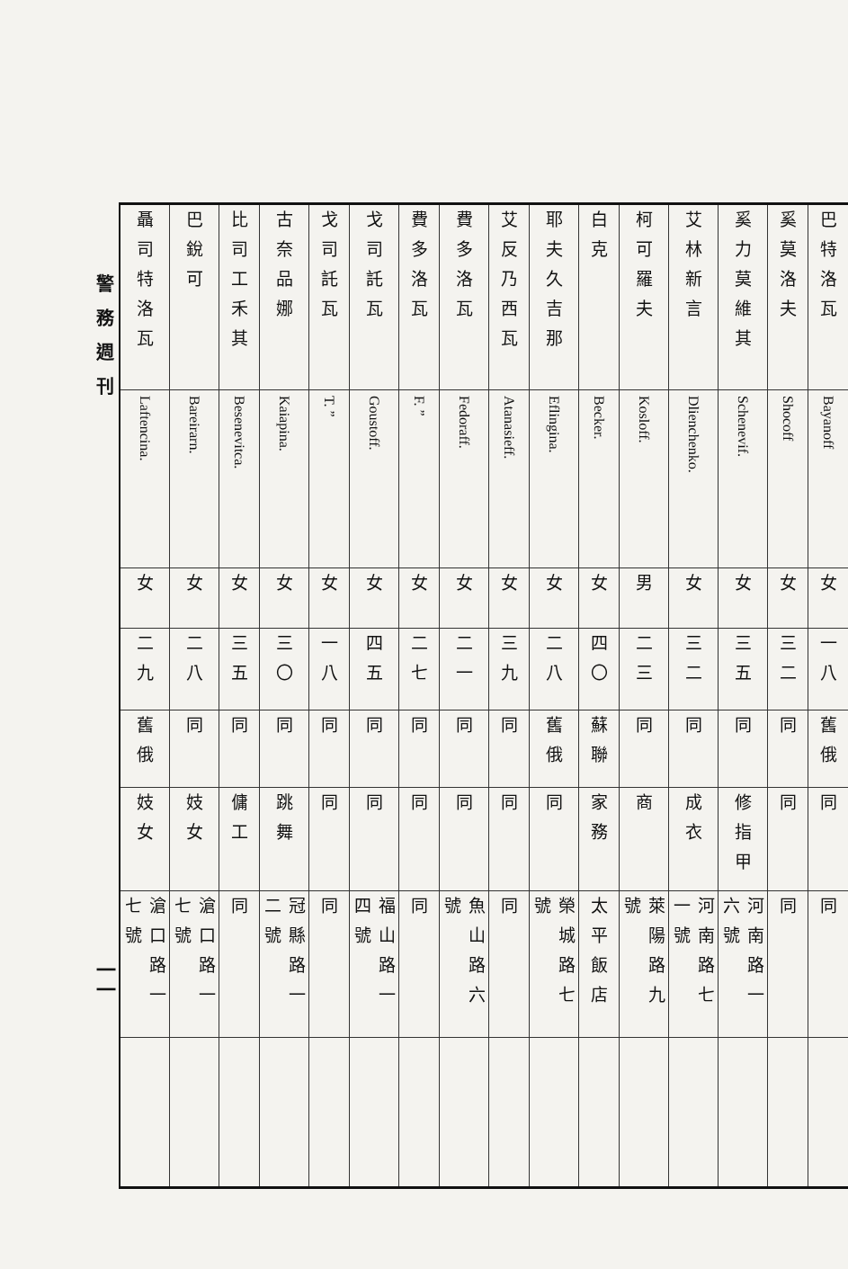警務週刊
一一
| 巴特洛瓦 | Bayanoff | 女 | 一八 | 舊俄 | 同 | 同 | |
| 奚莫洛夫 | Shocoff | 女 | 三二 | 同 | 同 | 同 | |
| 奚力莫維其 | Schenevif. | 女 | 三五 | 同 | 修指甲 | 河南路一六號 | |
| 艾林新言 | Dlienchenko. | 女 | 三二 | 同 | 成衣 | 河南路七一號 | |
| 柯可羅夫 | Kosloff. | 男 | 二三 | 同 | 商 | 萊陽路九號 | |
| 白克 | Becker. | 女 | 四〇 | 蘇聯 | 家務 | 太平飯店 | |
| 耶夫久吉那 | Eflingina. | 女 | 二八 | 舊俄 | 同 | 榮城路七號 | |
| 艾反乃西瓦 | Atanasieff. | 女 | 三九 | 同 | 同 | 同 | |
| 費多洛瓦 | Fedoraff. | 女 | 二一 | 同 | 同 | 魚山路六號 | |
| 費多洛瓦 | F. ” | 女 | 二七 | 同 | 同 | 同 | |
| 戈司託瓦 | Goustoff. | 女 | 四五 | 同 | 同 | 福山路一四號 | |
| 戈司託瓦 | T. ” | 女 | 一八 | 同 | 同 | 同 | |
| 古奈品娜 | Kaiapina. | 女 | 三〇 | 同 | 跳舞 | 冠縣路一二號 | |
| 比司工禾其 | Besenevitca. | 女 | 三五 | 同 | 傭工 | 同 | |
| 巴銳可 | Bareirarn. | 女 | 二八 | 同 | 妓女 | 滄口路一七號 | |
| 聶司特洛瓦 | Laftencina. | 女 | 二九 | 舊俄 | 妓女 | 滄口路一七號 | |